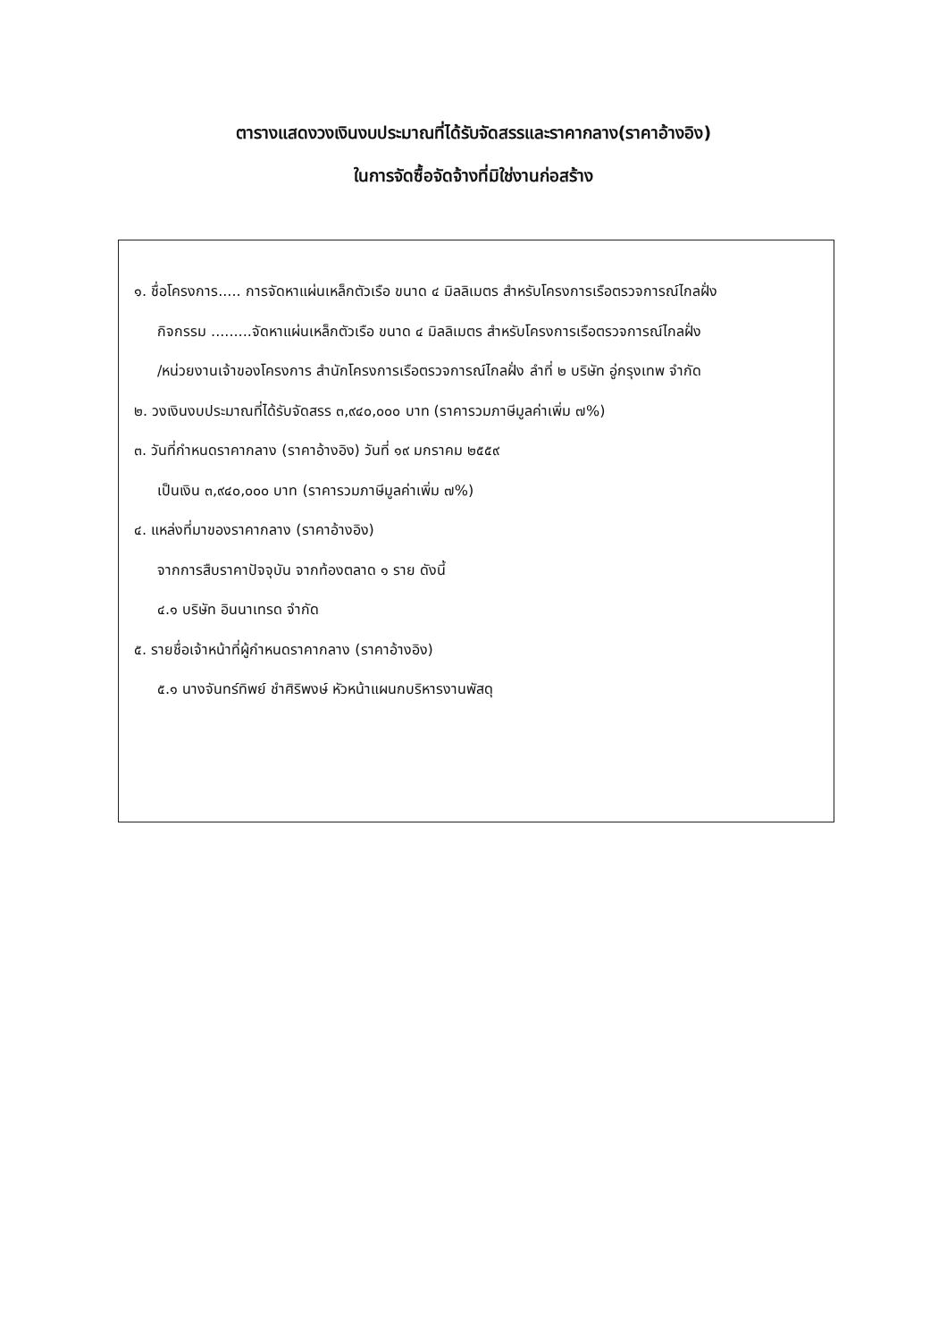ตารางแสดงวงเงินงบประมาณที่ได้รับจัดสรรและราคากลาง(ราคาอ้างอิง)
ในการจัดซื้อจัดจ้างที่มิใช่งานก่อสร้าง
๑. ชื่อโครงการ..... การจัดหาแผ่นเหล็กตัวเรือ ขนาด ๔ มิลลิเมตร สำหรับโครงการเรือตรวจการณ์ไกลฝั่ง
กิจกรรม .........จัดหาแผ่นเหล็กตัวเรือ ขนาด ๔ มิลลิเมตร สำหรับโครงการเรือตรวจการณ์ไกลฝั่ง
/หน่วยงานเจ้าของโครงการ สำนักโครงการเรือตรวจการณ์ไกลฝั่ง ลำที่ ๒ บริษัท อู่กรุงเทพ จำกัด
๒. วงเงินงบประมาณที่ได้รับจัดสรร ๓,๙๔๐,๐๐๐ บาท (ราคารวมภาษีมูลค่าเพิ่ม ๗%)
๓. วันที่กำหนดราคากลาง (ราคาอ้างอิง) วันที่ ๑๙ มกราคม ๒๕๕๙
เป็นเงิน ๓,๙๔๐,๐๐๐ บาท (ราคารวมภาษีมูลค่าเพิ่ม ๗%)
๔. แหล่งที่มาของราคากลาง (ราคาอ้างอิง)
จากการสืบราคาปัจจุบัน จากท้องตลาด ๑ ราย ดังนี้
๔.๑ บริษัท อินนาเทรด จำกัด
๕. รายชื่อเจ้าหน้าที่ผู้กำหนดราคากลาง (ราคาอ้างอิง)
๕.๑ นางจันทร์ทิพย์ ชำศิริพงษ์ หัวหน้าแผนกบริหารงานพัสดุ